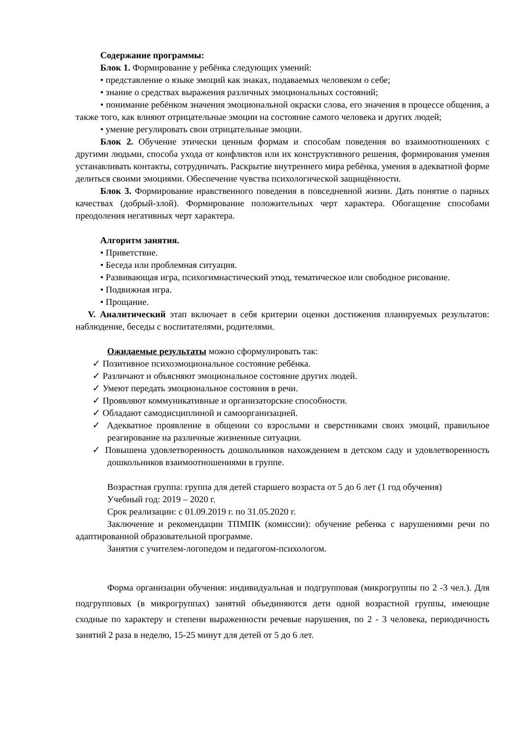Содержание программы:
Блок 1. Формирование у ребёнка следующих умений:
• представление о языке эмоций как знаках, подаваемых человеком о себе;
• знание о средствах выражения различных эмоциональных состояний;
• понимание ребёнком значения эмоциональной окраски слова, его значения в процессе общения, а также того, как влияют отрицательные эмоции на состояние самого человека и других людей;
• умение регулировать свои отрицательные эмоции.
Блок 2. Обучение этически ценным формам и способам поведения во взаимоотношениях с другими людьми, способа ухода от конфликтов или их конструктивного решения, формирования умения устанавливать контакты, сотрудничать. Раскрытие внутреннего мира ребёнка, умения в адекватной форме делиться своими эмоциями. Обеспечение чувства психологической защищённости.
Блок 3. Формирование нравственного поведения в повседневной жизни. Дать понятие о парных качествах (добрый-злой). Формирование положительных черт характера. Обогащение способами преодоления негативных черт характера.
Алгоритм занятия.
• Приветствие.
• Беседа или проблемная ситуация.
• Развивающая игра, психогимнастический этюд, тематическое или свободное рисование.
• Подвижная игра.
• Прощание.
V. Аналитический этап включает в себя критерии оценки достижения планируемых результатов: наблюдение, беседы с воспитателями, родителями.
Ожидаемые результаты можно сформулировать так:
✓ Позитивное психоэмоциональное состояние ребёнка.
✓ Различают и объясняют эмоциональное состояние других людей.
✓ Умеют передать эмоциональное состояния в речи.
✓ Проявляют коммуникативные и организаторские способности.
✓ Обладают самодисциплиной и самоорганизацией.
✓ Адекватное проявление в общении со взрослыми и сверстниками своих эмоций, правильное реагирование на различные жизненные ситуации.
✓ Повышена удовлетворенность дошкольников нахождением в детском саду и удовлетворенность дошкольников взаимоотношениями в группе.
Возрастная группа: группа для детей старшего возраста от 5 до 6 лет (1 год обучения)
Учебный год: 2019 – 2020 г.
Срок реализации: с 01.09.2019 г. по 31.05.2020 г.
Заключение и рекомендации ТПМПК (комиссии): обучение ребенка с нарушениями речи по адаптированной образовательной программе.
Занятия с учителем-логопедом и педагогом-психологом.
Форма организации обучения: индивидуальная и подгрупповая (микрогруппы по 2 -3 чел.). Для подгрупповых (в микрогруппах) занятий объединяются дети одной возрастной группы, имеющие сходные по характеру и степени выраженности речевые нарушения, по 2 - 3 человека, периодичность занятий 2 раза в неделю, 15-25 минут для детей от 5 до 6 лет.